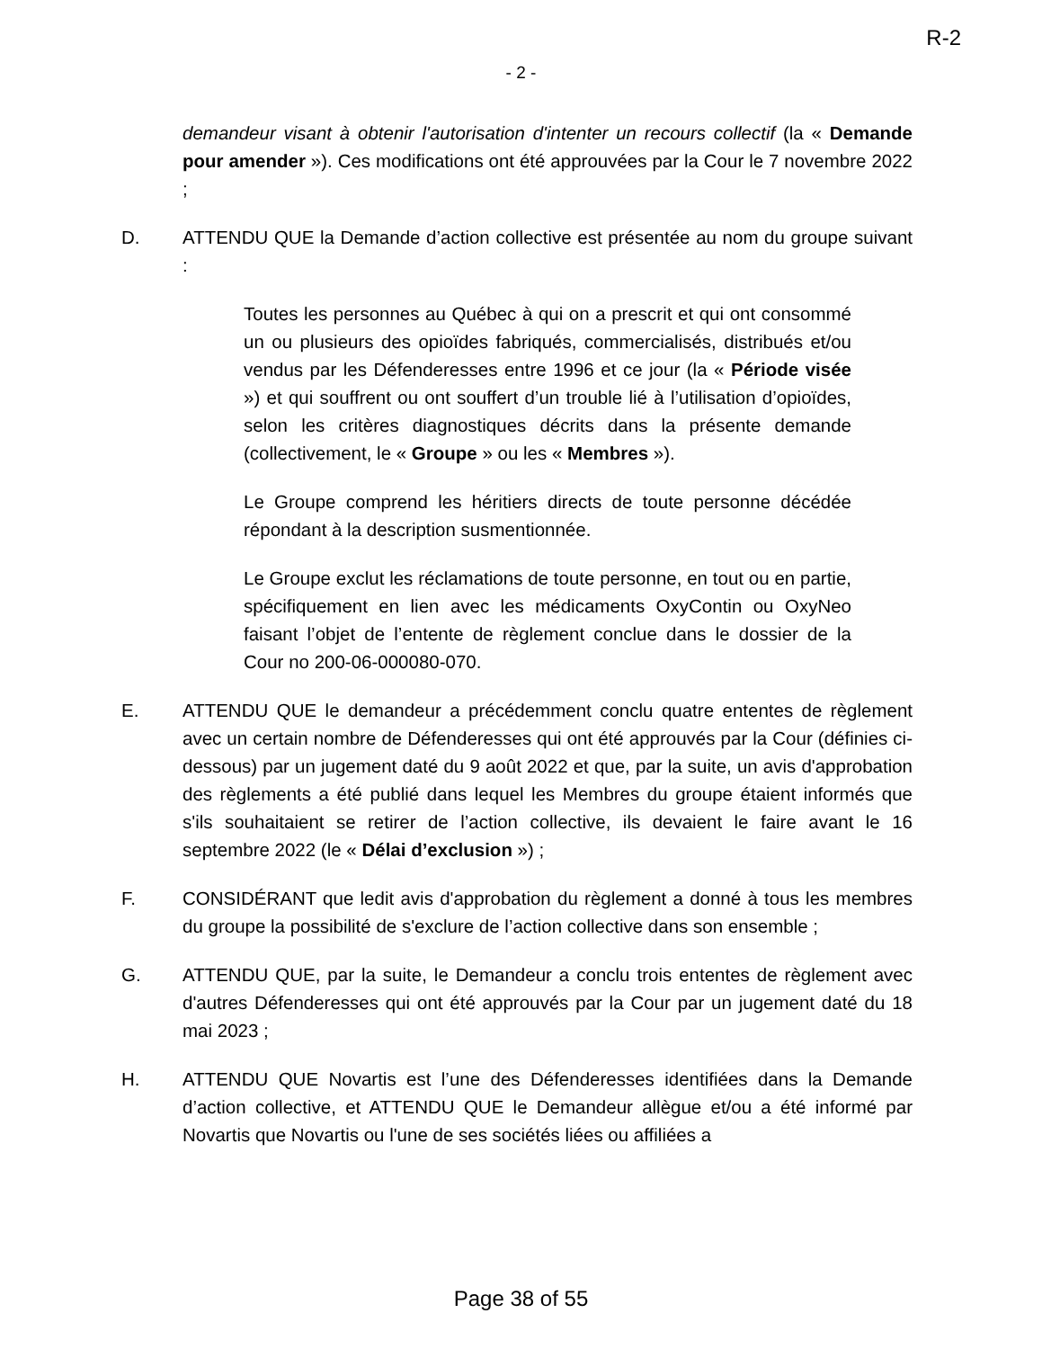R-2
- 2 -
demandeur visant à obtenir l'autorisation d'intenter un recours collectif (la « Demande pour amender »). Ces modifications ont été approuvées par la Cour le 7 novembre 2022 ;
D. ATTENDU QUE la Demande d’action collective est présentée au nom du groupe suivant :
Toutes les personnes au Québec à qui on a prescrit et qui ont consommé un ou plusieurs des opioïdes fabriqués, commercialisés, distribués et/ou vendus par les Défenderesses entre 1996 et ce jour (la « Période visée ») et qui souffrent ou ont souffert d’un trouble lié à l’utilisation d’opioïdes, selon les critères diagnostiques décrits dans la présente demande (collectivement, le « Groupe » ou les « Membres »).
Le Groupe comprend les héritiers directs de toute personne décédée répondant à la description susmentionnée.
Le Groupe exclut les réclamations de toute personne, en tout ou en partie, spécifiquement en lien avec les médicaments OxyContin ou OxyNeo faisant l’objet de l’entente de règlement conclue dans le dossier de la Cour no 200-06-000080-070.
E. ATTENDU QUE le demandeur a précédemment conclu quatre ententes de règlement avec un certain nombre de Défenderesses qui ont été approuvés par la Cour (définies ci-dessous) par un jugement daté du 9 août 2022 et que, par la suite, un avis d'approbation des règlements a été publié dans lequel les Membres du groupe étaient informés que s'ils souhaitaient se retirer de l’action collective, ils devaient le faire avant le 16 septembre 2022 (le « Délai d’exclusion ») ;
F. CONSIDÉRANT que ledit avis d'approbation du règlement a donné à tous les membres du groupe la possibilité de s'exclure de l’action collective dans son ensemble ;
G. ATTENDU QUE, par la suite, le Demandeur a conclu trois ententes de règlement avec d'autres Défenderesses qui ont été approuvés par la Cour par un jugement daté du 18 mai 2023 ;
H. ATTENDU QUE Novartis est l’une des Défenderesses identifiées dans la Demande d’action collective, et ATTENDU QUE le Demandeur allègue et/ou a été informé par Novartis que Novartis ou l'une de ses sociétés liées ou affiliées a
Page 38 of 55